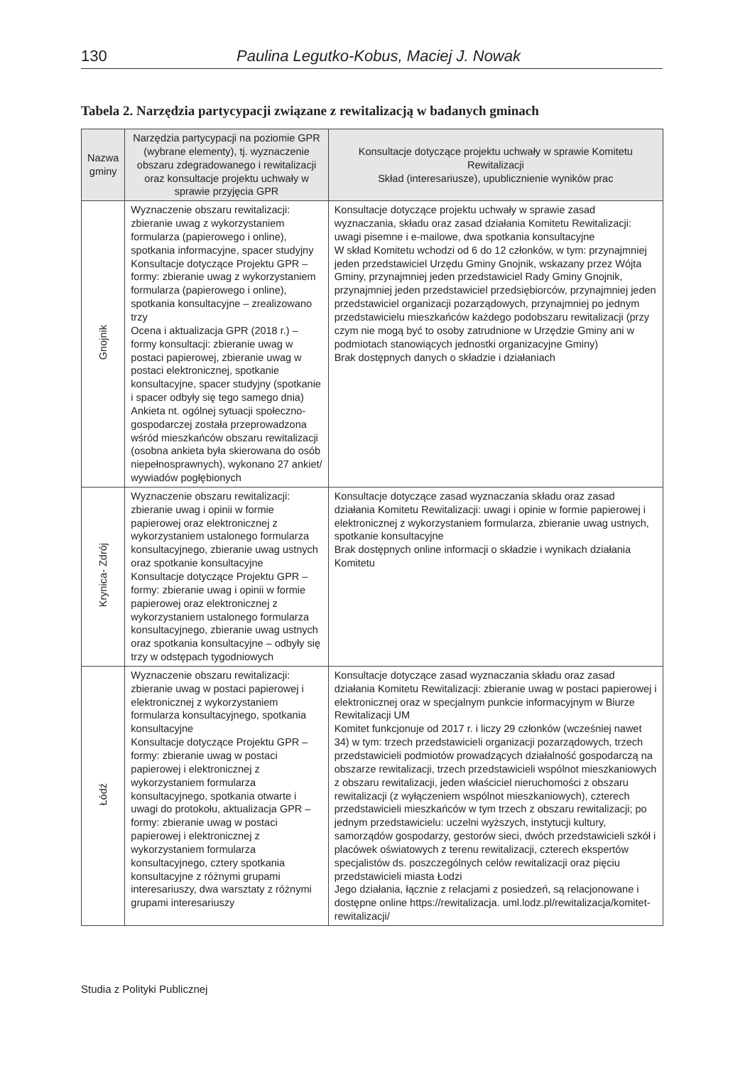130 Paulina Legutko-Kobus, Maciej J. Nowak
Tabela 2. Narzędzia partycypacji związane z rewitalizacją w badanych gminach
| Nazwa gminy | Narzędzia partycypacji na poziomie GPR (wybrane elementy), tj. wyznaczenie obszaru zdegradowanego i rewitalizacji oraz konsultacje projektu uchwały w sprawie przyjęcia GPR | Konsultacje dotyczące projektu uchwały w sprawie Komitetu Rewitalizacji Skład (interesariusze), upublicznienie wyników prac |
| --- | --- | --- |
| Gnojnik | Wyznaczenie obszaru rewitalizacji: zbieranie uwag z wykorzystaniem formularza (papierowego i online), spotkania informacyjne, spacer studyjny Konsultacje dotyczące Projektu GPR – formy: zbieranie uwag z wykorzystaniem formularza (papierowego i online), spotkania konsultacyjne – zrealizowano trzy Ocena i aktualizacja GPR (2018 r.) – formy konsultacji: zbieranie uwag w postaci papierowej, zbieranie uwag w postaci elektronicznej, spotkanie konsultacyjne, spacer studyjny (spotkanie i spacer odbyły się tego samego dnia) Ankieta nt. ogólnej sytuacji społeczno-gospodarczej została przeprowadzona wśród mieszkańców obszaru rewitalizacji (osobna ankieta była skierowana do osób niepełnosprawnych), wykonano 27 ankiet/ wywiadów pogłębionych | Konsultacje dotyczące projektu uchwały w sprawie zasad wyznaczania, składu oraz zasad działania Komitetu Rewitalizacji: uwagi pisemne i e-mailowe, dwa spotkania konsultacyjne W skład Komitetu wchodzi od 6 do 12 członków, w tym: przynajmniej jeden przedstawiciel Urzędu Gminy Gnojnik, wskazany przez Wójta Gminy, przynajmniej jeden przedstawiciel Rady Gminy Gnojnik, przynajmniej jeden przedstawiciel przedsiębiorców, przynajmniej jeden przedstawiciel organizacji pozarządowych, przynajmniej po jednym przedstawicielu mieszkańców każdego podobszaru rewitalizacji (przy czym nie mogą być to osoby zatrudnione w Urzędzie Gminy ani w podmiotach stanowiących jednostki organizacyjne Gminy) Brak dostępnych danych o składzie i działaniach |
| Krynica- Zdrój | Wyznaczenie obszaru rewitalizacji: zbieranie uwag i opinii w formie papierowej oraz elektronicznej z wykorzystaniem ustalonego formularza konsultacyjnego, zbieranie uwag ustnych oraz spotkanie konsultacyjne Konsultacje dotyczące Projektu GPR – formy: zbieranie uwag i opinii w formie papierowej oraz elektronicznej z wykorzystaniem ustalonego formularza konsultacyjnego, zbieranie uwag ustnych oraz spotkania konsultacyjne – odbyły się trzy w odstępach tygodniowych | Konsultacje dotyczące zasad wyznaczania składu oraz zasad działania Komitetu Rewitalizacji: uwagi i opinie w formie papierowej i elektronicznej z wykorzystaniem formularza, zbieranie uwag ustnych, spotkanie konsultacyjne Brak dostępnych online informacji o składzie i wynikach działania Komitetu |
| Łódź | Wyznaczenie obszaru rewitalizacji: zbieranie uwag w postaci papierowej i elektronicznej z wykorzystaniem formularza konsultacyjnego, spotkania konsultacyjne Konsultacje dotyczące Projektu GPR – formy: zbieranie uwag w postaci papierowej i elektronicznej z wykorzystaniem formularza konsultacyjnego, spotkania otwarte i uwagi do protokołu, aktualizacja GPR – formy: zbieranie uwag w postaci papierowej i elektronicznej z wykorzystaniem formularza konsultacyjnego, cztery spotkania konsultacyjne z różnymi grupami interesariuszy, dwa warsztaty z różnymi grupami interesariuszy | Konsultacje dotyczące zasad wyznaczania składu oraz zasad działania Komitetu Rewitalizacji: zbieranie uwag w postaci papierowej i elektronicznej oraz w specjalnym punkcie informacyjnym w Biurze Rewitalizacji UM Komitet funkcjonuje od 2017 r. i liczy 29 członków (wcześniej nawet 34) w tym: trzech przedstawicieli organizacji pozarządowych, trzech przedstawicieli podmiotów prowadzących działalność gospodarczą na obszarze rewitalizacji, trzech przedstawicieli wspólnot mieszkaniowych z obszaru rewitalizacji, jeden właściciel nieruchomości z obszaru rewitalizacji (z wyłączeniem wspólnot mieszkaniowych), czterech przedstawicieli mieszkańców w tym trzech z obszaru rewitalizacji; po jednym przedstawicielu: uczelni wyższych, instytucji kultury, samorządów gospodarzy, gestorów sieci, dwóch przedstawicieli szkół i placówek oświatowych z terenu rewitalizacji, czterech ekspertów specjalistów ds. poszczególnych celów rewitalizacji oraz pięciu przedstawicieli miasta Łodzi Jego działania, łącznie z relacjami z posiedzeń, są relacjonowane i dostępne online https://rewitalizacja. uml.lodz.pl/rewitalizacja/komitet-rewitalizacji/ |
Studia z Polityki Publicznej